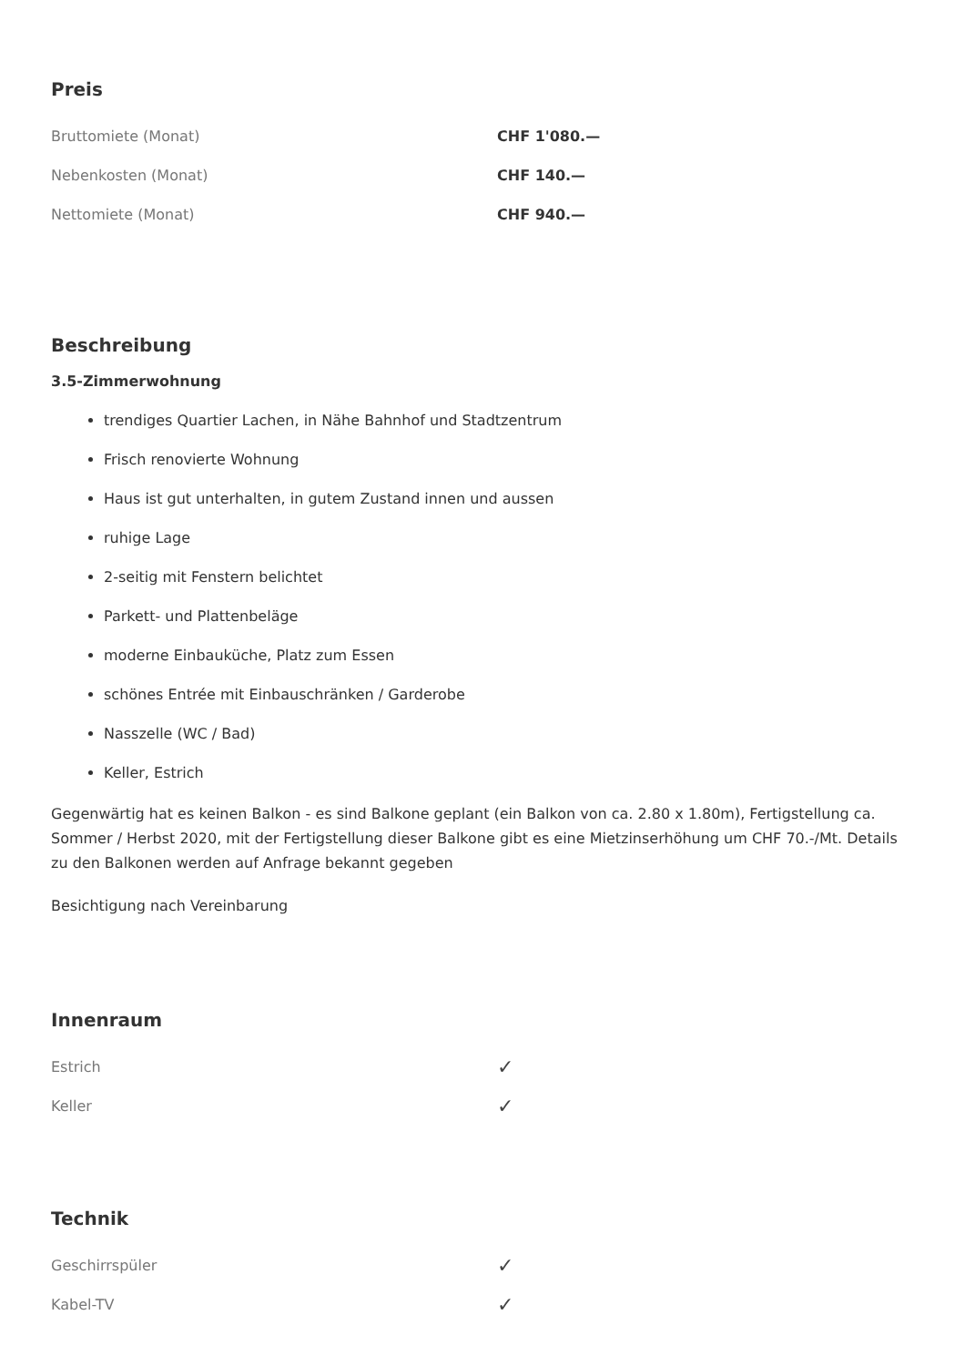Preis
| Bruttomiete (Monat) | CHF 1'080.— |
| Nebenkosten (Monat) | CHF 140.— |
| Nettomiete (Monat) | CHF 940.— |
Beschreibung
3.5-Zimmerwohnung
trendiges Quartier Lachen, in Nähe Bahnhof und Stadtzentrum
Frisch renovierte Wohnung
Haus ist gut unterhalten, in gutem Zustand innen und aussen
ruhige Lage
2-seitig mit Fenstern belichtet
Parkett- und Plattenbeläge
moderne Einbauküche, Platz zum Essen
schönes Entrée mit Einbauschränken / Garderobe
Nasszelle (WC / Bad)
Keller, Estrich
Gegenwärtig hat es keinen Balkon - es sind Balkone geplant (ein Balkon von ca. 2.80 x 1.80m), Fertigstellung ca. Sommer / Herbst 2020, mit der Fertigstellung dieser Balkone gibt es eine Mietzinserhöhung um CHF 70.-/Mt. Details zu den Balkonen werden auf Anfrage bekannt gegeben
Besichtigung nach Vereinbarung
Innenraum
| Estrich | ✓ |
| Keller | ✓ |
Technik
| Geschirrspüler | ✓ |
| Kabel-TV | ✓ |